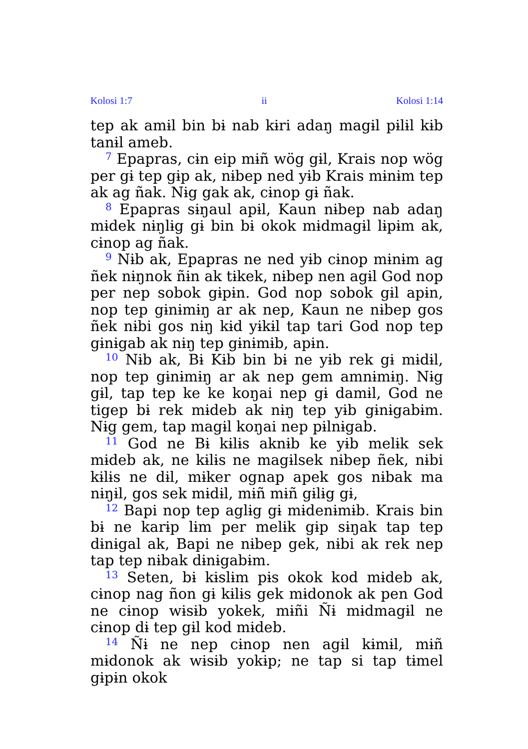Kolosi 1:7 ii Kolosi 1:14
tep ak amɨl bin bɨ nab kɨri adaŋ magɨl pɨlɨl kɨb tanɨl ameb.
<sup>7</sup> Epapras, cɨn eip mɨñ wög gɨl, Krais nop wög per gɨ tep gɨp ak, nɨbep ned yɨb Krais mɨnɨm tep ak ag ñak. Nɨg gak ak, cɨnop gɨ ñak.
<sup>8</sup> Epapras sɨŋaul apɨl, Kaun nɨbep nab adaŋ mɨdek nɨŋlɨg gɨ bin bɨ okok mɨdmagɨl lɨpɨm ak, cɨnop ag ñak.
<sup>9</sup> Nɨb ak, Epapras ne ned yɨb cɨnop mɨnɨm ag ñek nɨŋnok ñɨn ak tɨkek, nɨbep nen agɨl God nop per nep sobok gɨpɨn. God nop sobok gɨl apɨn, nop tep gɨnɨmɨŋ ar ak nep, Kaun ne nɨbep gos ñek nɨbi gos nɨŋ kɨd yɨkɨl tap tari God nop tep gɨnɨgab ak nɨŋ tep gɨnɨmɨb, apɨn.
<sup>10</sup> Nɨb ak, Bɨ Kɨb bin bɨ ne yɨb rek gɨ mɨdɨl, nop tep gɨnɨmɨŋ ar ak nep gem amnɨmɨŋ. Nɨg gɨl, tap tep ke ke koŋai nep gɨ damɨl, God ne tigep bɨ rek mɨdeb ak nɨŋ tep yɨb gɨnɨgabɨm. Nɨg gem, tap magɨl koŋai nep pɨlnɨgab.
<sup>11</sup> God ne Bɨ kɨlɨs aknɨb ke yɨb melɨk sek mɨdeb ak, ne kɨlɨs ne magɨlsek nɨbep ñek, nɨbi kɨlɨs ne dɨl, mɨker ognap apek gos nɨbak ma nɨŋɨl, gos sek mɨdɨl, mɨñ mɨñ gɨlɨg gɨ,
<sup>12</sup> Bapi nop tep aglɨg gɨ mɨdenɨmɨb. Krais bin bɨ ne karɨp lɨm per melɨk gɨp sɨŋak tap tep dɨnɨgal ak, Bapi ne nɨbep gek, nɨbi ak rek nep tap tep nɨbak dɨnɨgabɨm.
<sup>13</sup> Seten, bɨ kɨslɨm pɨs okok kod mɨdeb ak, cɨnop nag ñon gɨ kɨlɨs gek mɨdonok ak pen God ne cɨnop wɨsɨb yokek, mɨñi Ñɨ mɨdmagɨl ne cɨnop dɨ tep gɨl kod mɨdeb.
<sup>14</sup> Ñɨ ne nep cɨnop nen agɨl kɨmɨl, mɨñ mɨdonok ak wɨsɨb yokɨp; ne tap si tap tɨmel gɨpɨn okok